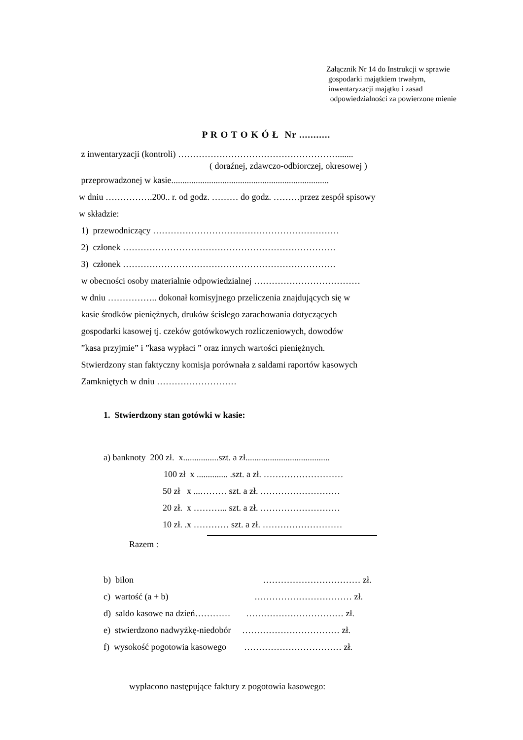Załącznik Nr 14 do Instrukcji w sprawie
gospodarki majątkiem trwałym,
inwentaryzacji majątku i zasad
odpowiedzialności za powierzone mienie
P R O T O K Ó Ł Nr ...........
z inwentaryzacji (kontroli) ……………………………………………….......
( doraźnej, zdawczo-odbiorczej, okresowej )
przeprowadzonej w kasie.......................................................................
w dniu …………….200.. r. od godz. ……… do godz. ………przez zespół spisowy
w składzie:
1) przewodniczący ………………………………………………………
2) członek ………………………………………………………………
3) członek ………………………………………………………………
w obecności osoby materialnie odpowiedzialnej ………………………………
w dniu …………….. dokonał komisyjnego przeliczenia znajdujących się w
kasie środków pieniężnych, druków ścisłego zarachowania dotyczących
gospodarki kasowej tj. czeków gotówkowych rozliczeniowych, dowodów
”kasa przyjmie” i ”kasa wypłaci ” oraz innych wartości pieniężnych.
Stwierdzony stan faktyczny komisja porównała z saldami raportów kasowych
Zamkniętych w dniu ………………………
1. Stwierdzony stan gotówki w kasie:
a) banknoty 200 zł. x................szt. a zł......................................
100 zł x .............. .szt. a zł. ………………………
50 zł x ...……… szt. a zł. ………………………
20 zł. x ………... szt. a zł. ………………………
10 zł. .x ………… szt. a zł. ………………………
Razem :
b) bilon …………………………… zł.
c) wartość (a + b) …………………………… zł.
d) saldo kasowe na dzień………… …………………………… zł.
e) stwierdzono nadwyżkę-niedobór …………………………… zł.
f) wysokość pogotowia kasowego …………………………… zł.
wypłacono następujące faktury z pogotowia kasowego: